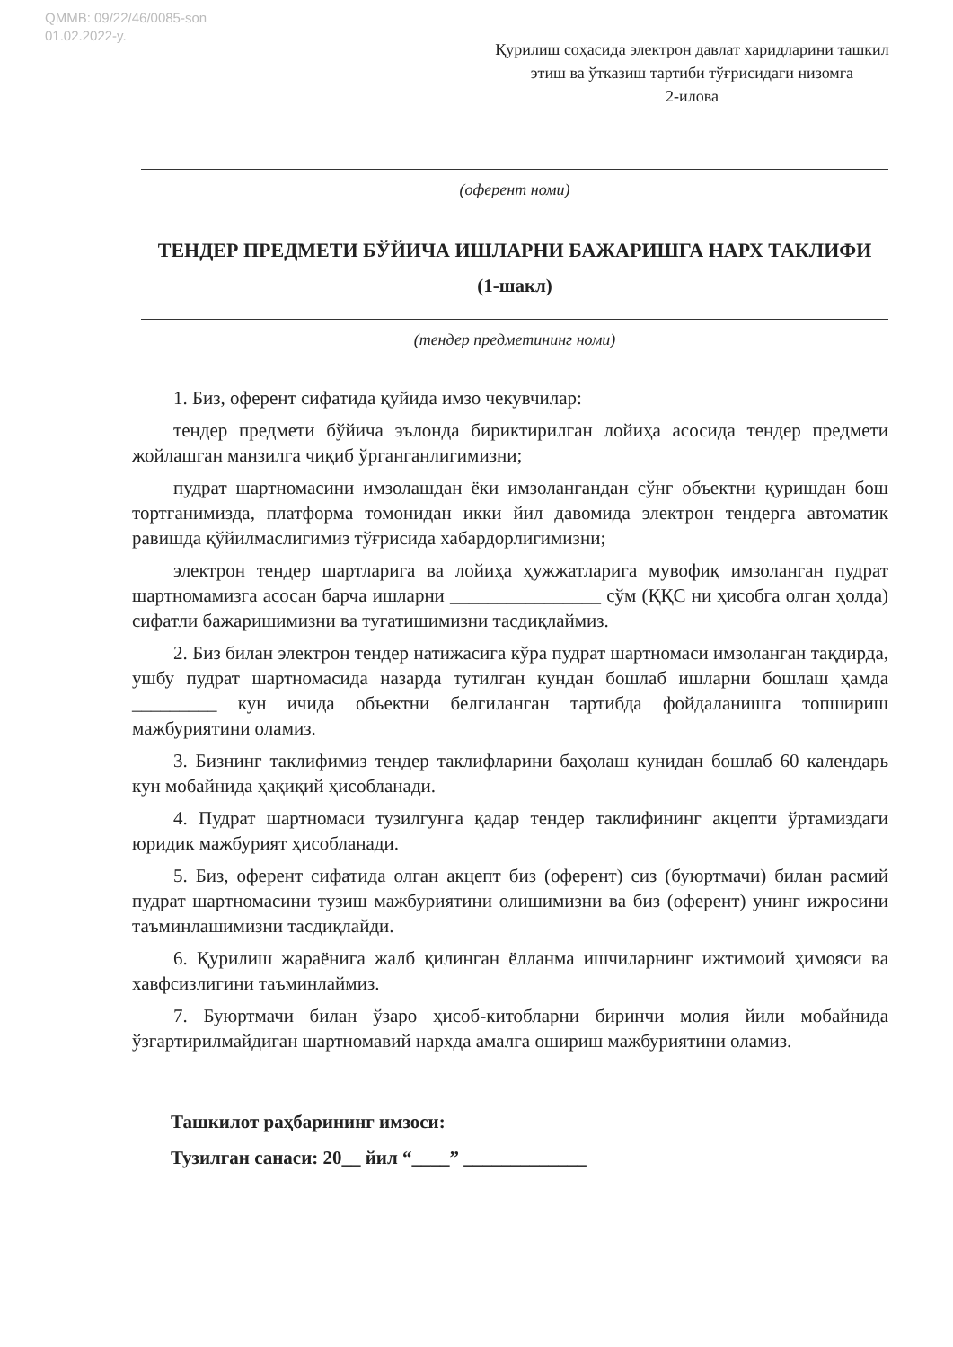QMMB: 09/22/46/0085-son
01.02.2022-y.
Қурилиш соҳасида электрон давлат харидларини ташкил этиш ва ўтказиш тартиби тўғрисидаги низомга
2-илова
(оферент номи)
ТЕНДЕР ПРЕДМЕТИ БЎЙИЧА ИШЛАРНИ БАЖАРИШГА НАРХ ТАКЛИФИ
(1-шакл)
(тендер предметининг номи)
1. Биз, оферент сифатида қуйида имзо чекувчилар:
тендер предмети бўйича эълонда бириктирилган лойиҳа асосида тендер предмети жойлашган манзилга чиқиб ўрганганлигимизни;
пудрат шартномасини имзолашдан ёки имзолангандан сўнг объектни қуришдан бош тортганимизда, платформа томонидан икки йил давомида электрон тендерга автоматик равишда қўйилмаслигимиз тўғрисида хабардорлигимизни;
электрон тендер шартларига ва лойиҳа ҳужжатларига мувофиқ имзоланган пудрат шартномамизга асосан барча ишларни ________________ сўм (ҚҚС ни ҳисобга олган ҳолда) сифатли бажаришимизни ва тугатишимизни тасдиқлаймиз.
2. Биз билан электрон тендер натижасига кўра пудрат шартномаси имзоланган тақдирда, ушбу пудрат шартномасида назарда тутилган кундан бошлаб ишларни бошлаш ҳамда _________ кун ичида объектни белгиланган тартибда фойдаланишга топшириш мажбуриятини оламиз.
3. Бизнинг таклифимиз тендер таклифларини баҳолаш кунидан бошлаб 60 календарь кун мобайнида ҳақиқий ҳисобланади.
4. Пудрат шартномаси тузилгунга қадар тендер таклифининг акцепти ўртамиздаги юридик мажбурият ҳисобланади.
5. Биз, оферент сифатида олган акцепт биз (оферент) сиз (буюртмачи) билан расмий пудрат шартномасини тузиш мажбуриятини олишимизни ва биз (оферент) унинг ижросини таъминлашимизни тасдиқлайди.
6. Қурилиш жараёнига жалб қилинган ёлланма ишчиларнинг ижтимоий ҳимояси ва хавфсизлигини таъминлаймиз.
7. Буюртмачи билан ўзаро ҳисоб-китобларни биринчи молия йили мобайнида ўзгартирилмайдиган шартномавий нархда амалга ошириш мажбуриятини оламиз.
Ташкилот раҳбарининг имзоси:
Тузилган санаси: 20__ йил “____” _____________